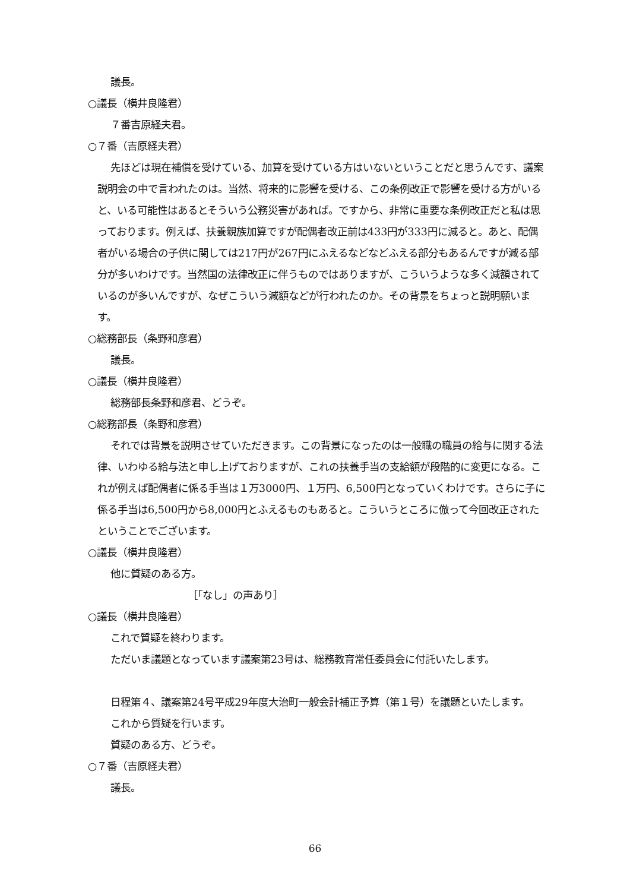議長。
○議長（横井良隆君）
７番吉原経夫君。
○７番（吉原経夫君）
先ほどは現在補償を受けている、加算を受けている方はいないということだと思うんです、議案説明会の中で言われたのは。当然、将来的に影響を受ける、この条例改正で影響を受ける方がいると、いる可能性はあるとそういう公務災害があれば。ですから、非常に重要な条例改正だと私は思っております。例えば、扶養親族加算ですが配偶者改正前は433円が333円に減ると。あと、配偶者がいる場合の子供に関しては217円が267円にふえるなどなどふえる部分もあるんですが減る部分が多いわけです。当然国の法律改正に伴うものではありますが、こういうような多く減額されているのが多いんですが、なぜこういう減額などが行われたのか。その背景をちょっと説明願います。
○総務部長（条野和彦君）
議長。
○議長（横井良隆君）
総務部長条野和彦君、どうぞ。
○総務部長（条野和彦君）
それでは背景を説明させていただきます。この背景になったのは一般職の職員の給与に関する法律、いわゆる給与法と申し上げておりますが、これの扶養手当の支給額が段階的に変更になる。これが例えば配偶者に係る手当は１万3000円、１万円、6,500円となっていくわけです。さらに子に係る手当は6,500円から8,000円とふえるものもあると。こういうところに倣って今回改正されたということでございます。
○議長（横井良隆君）
他に質疑のある方。
［「なし」の声あり］
○議長（横井良隆君）
これで質疑を終わります。
ただいま議題となっています議案第23号は、総務教育常任委員会に付託いたします。
日程第４、議案第24号平成29年度大治町一般会計補正予算（第１号）を議題といたします。
これから質疑を行います。
質疑のある方、どうぞ。
○７番（吉原経夫君）
議長。
66